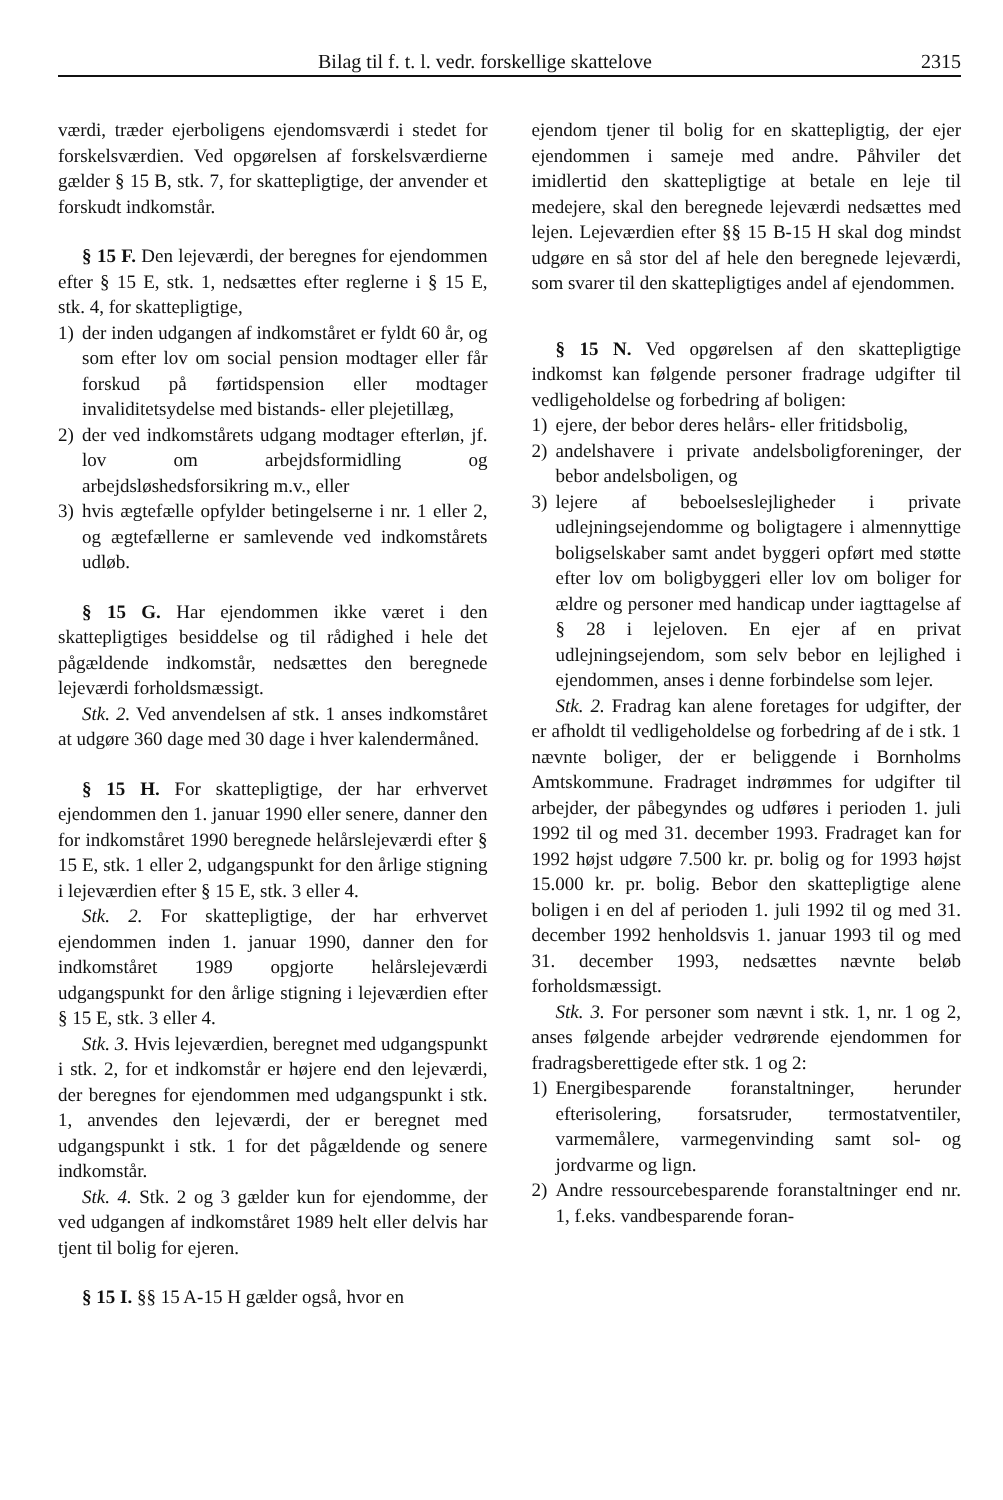Bilag til f. t. l. vedr. forskellige skattelove 2315
værdi, træder ejerboligens ejendomsværdi i stedet for forskelsværdien. Ved opgørelsen af forskelsværdierne gælder § 15 B, stk. 7, for skattepligtige, der anvender et forskudt indkomstår.
§ 15 F. Den lejeværdi, der beregnes for ejendommen efter § 15 E, stk. 1, nedsættes efter reglerne i § 15 E, stk. 4, for skattepligtige,
1) der inden udgangen af indkomståret er fyldt 60 år, og som efter lov om social pension modtager eller får forskud på førtidspension eller modtager invaliditetsydelse med bistands- eller plejetillæg,
2) der ved indkomstårets udgang modtager efterløn, jf. lov om arbejdsformidling og arbejdsløshedsforsikring m.v., eller
3) hvis ægtefælle opfylder betingelserne i nr. 1 eller 2, og ægtefællerne er samlevende ved indkomstårets udløb.
§ 15 G. Har ejendommen ikke været i den skattepligtiges besiddelse og til rådighed i hele det pågældende indkomstår, nedsættes den beregnede lejeværdi forholdsmæssigt.
Stk. 2. Ved anvendelsen af stk. 1 anses indkomståret at udgøre 360 dage med 30 dage i hver kalendermåned.
§ 15 H. For skattepligtige, der har erhvervet ejendommen den 1. januar 1990 eller senere, danner den for indkomståret 1990 beregnede helårslejeværdi efter § 15 E, stk. 1 eller 2, udgangspunkt for den årlige stigning i lejeværdien efter § 15 E, stk. 3 eller 4.
Stk. 2. For skattepligtige, der har erhvervet ejendommen inden 1. januar 1990, danner den for indkomståret 1989 opgjorte helårslejeværdi udgangspunkt for den årlige stigning i lejeværdien efter § 15 E, stk. 3 eller 4.
Stk. 3. Hvis lejeværdien, beregnet med udgangspunkt i stk. 2, for et indkomstår er højere end den lejeværdi, der beregnes for ejendommen med udgangspunkt i stk. 1, anvendes den lejeværdi, der er beregnet med udgangspunkt i stk. 1 for det pågældende og senere indkomstår.
Stk. 4. Stk. 2 og 3 gælder kun for ejendomme, der ved udgangen af indkomståret 1989 helt eller delvis har tjent til bolig for ejeren.
§ 15 I. §§ 15 A-15 H gælder også, hvor en
ejendom tjener til bolig for en skattepligtig, der ejer ejendommen i sameje med andre. Påhviler det imidlertid den skattepligtige at betale en leje til medejere, skal den beregnede lejeværdi nedsættes med lejen. Lejeværdien efter §§ 15 B-15 H skal dog mindst udgøre en så stor del af hele den beregnede lejeværdi, som svarer til den skattepligtiges andel af ejendommen.
§ 15 N. Ved opgørelsen af den skattepligtige indkomst kan følgende personer fradrage udgifter til vedligeholdelse og forbedring af boligen:
1) ejere, der bebor deres helårs- eller fritidsbolig,
2) andelshavere i private andelsboligforeninger, der bebor andelsboligen, og
3) lejere af beboelseslejligheder i private udlejningsejendomme og boligtagere i almennyttige boligselskaber samt andet byggeri opført med støtte efter lov om boligbyggeri eller lov om boliger for ældre og personer med handicap under iagttagelse af § 28 i lejeloven. En ejer af en privat udlejningsejendom, som selv bebor en lejlighed i ejendommen, anses i denne forbindelse som lejer.
Stk. 2. Fradrag kan alene foretages for udgifter, der er afholdt til vedligeholdelse og forbedring af de i stk. 1 nævnte boliger, der er beliggende i Bornholms Amtskommune. Fradraget indrømmes for udgifter til arbejder, der påbegyndes og udføres i perioden 1. juli 1992 til og med 31. december 1993. Fradraget kan for 1992 højst udgøre 7.500 kr. pr. bolig og for 1993 højst 15.000 kr. pr. bolig. Bebor den skattepligtige alene boligen i en del af perioden 1. juli 1992 til og med 31. december 1992 henholdsvis 1. januar 1993 til og med 31. december 1993, nedsættes nævnte beløb forholdsmæssigt.
Stk. 3. For personer som nævnt i stk. 1, nr. 1 og 2, anses følgende arbejder vedrørende ejendommen for fradragsberettigede efter stk. 1 og 2:
1) Energibesparende foranstaltninger, herunder efterisolering, forsatsruder, termostatventiler, varmemålere, varmegenvinding samt sol- og jordvarme og lign.
2) Andre ressourcebesparende foranstaltninger end nr. 1, f.eks. vandbesparende foran-